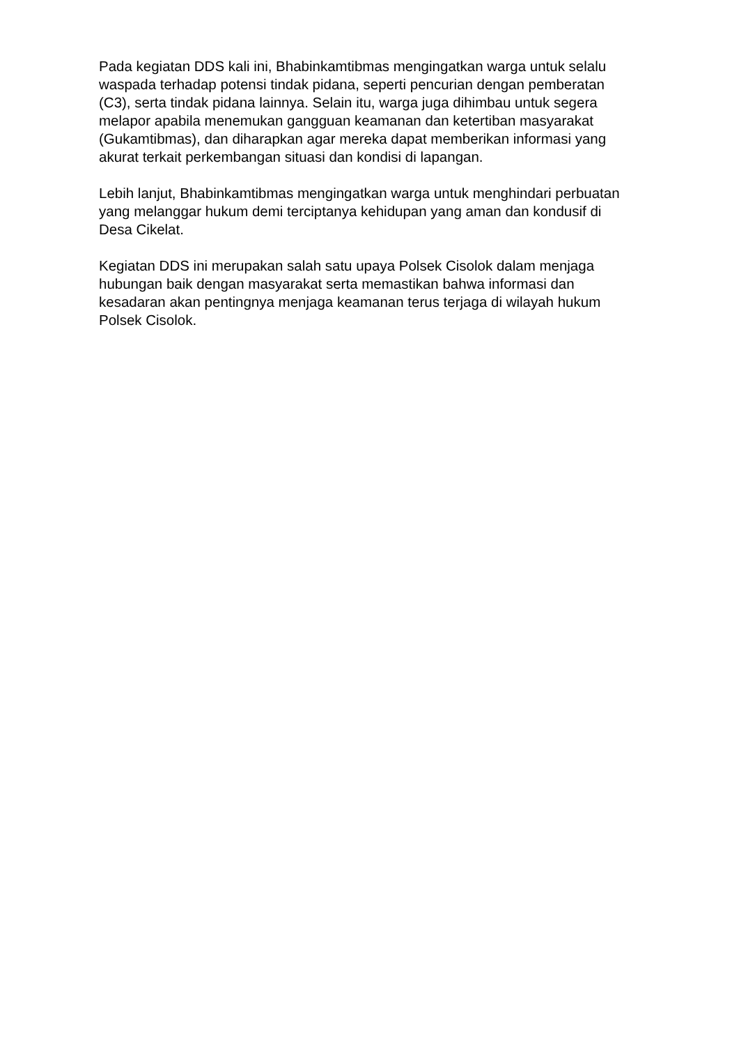Pada kegiatan DDS kali ini, Bhabinkamtibmas mengingatkan warga untuk selalu waspada terhadap potensi tindak pidana, seperti pencurian dengan pemberatan (C3), serta tindak pidana lainnya. Selain itu, warga juga dihimbau untuk segera melapor apabila menemukan gangguan keamanan dan ketertiban masyarakat (Gukamtibmas), dan diharapkan agar mereka dapat memberikan informasi yang akurat terkait perkembangan situasi dan kondisi di lapangan.
Lebih lanjut, Bhabinkamtibmas mengingatkan warga untuk menghindari perbuatan yang melanggar hukum demi terciptanya kehidupan yang aman dan kondusif di Desa Cikelat.
Kegiatan DDS ini merupakan salah satu upaya Polsek Cisolok dalam menjaga hubungan baik dengan masyarakat serta memastikan bahwa informasi dan kesadaran akan pentingnya menjaga keamanan terus terjaga di wilayah hukum Polsek Cisolok.